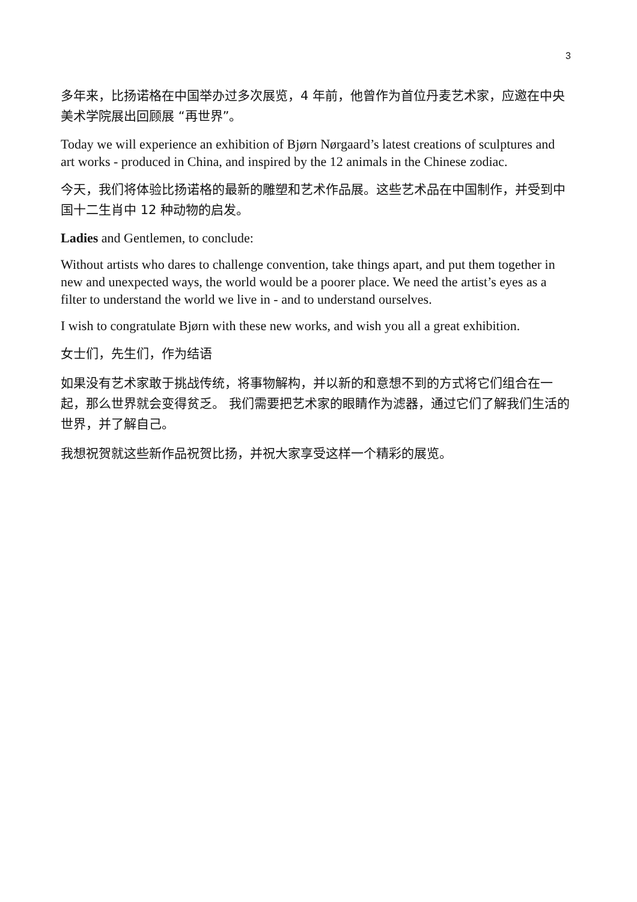3
多年来，比扬诺格在中国举办过多次展览，4 年前，他曾作为首位丹麦艺术家，应邀在中央美术学院展出回顾展 “再世界”。
Today we will experience an exhibition of Bjørn Nørgaard’s latest creations of sculptures and art works - produced in China, and inspired by the 12 animals in the Chinese zodiac.
今天，我们将体验比扬诺格的最新的雕塑和艺术作品展。这些艺术品在中国制作，并受到中国十二生肖中 12 种动物的启发。
Ladies and Gentlemen, to conclude:
Without artists who dares to challenge convention, take things apart, and put them together in new and unexpected ways, the world would be a poorer place. We need the artist’s eyes as a filter to understand the world we live in - and to understand ourselves.
I wish to congratulate Bjørn with these new works, and wish you all a great exhibition.
女士们，先生们，作为结语
如果没有艺术家敢于挑战传统，将事物解构，并以新的和意想不到的方式将它们组合在一起，那么世界就会变得贫乏。 我们需要把艺术家的眼睛作为滤器，通过它们了解我们生活的世界，并了解自己。
我想祝贺就这些新作品祝贺比扬，并祝大家享受这样一个精彩的展览。